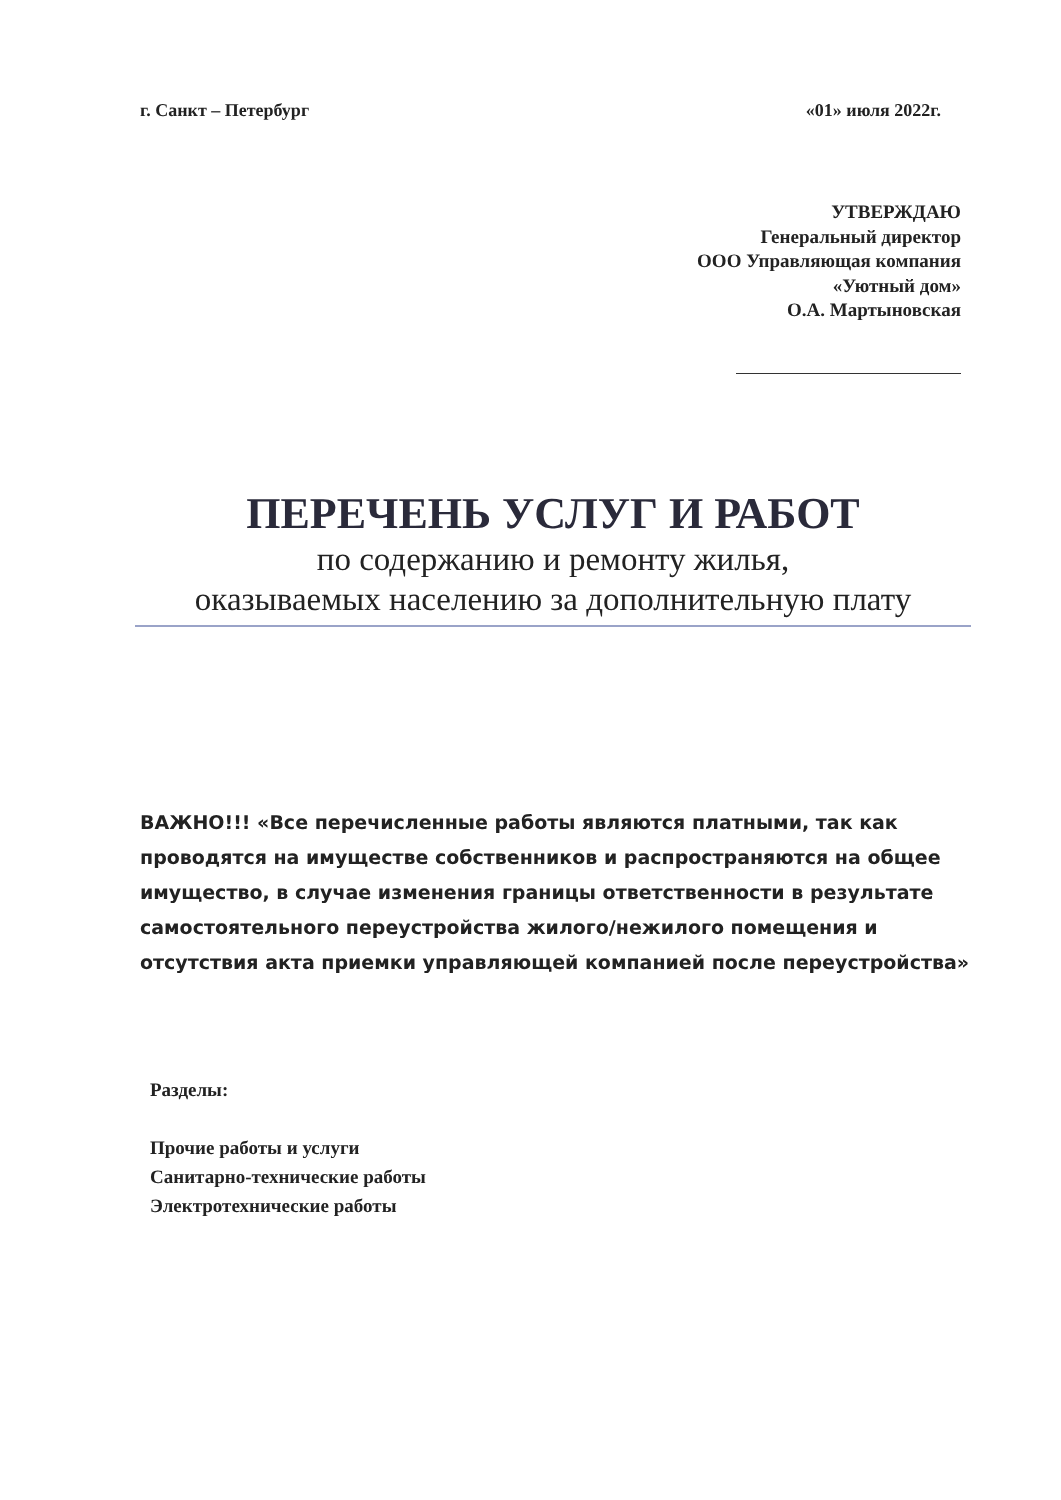г. Санкт – Петербург «01» июля 2022г.
УТВЕРЖДАЮ
Генеральный директор
ООО Управляющая компания
«Уютный дом»
О.А. Мартыновская
ПЕРЕЧЕНЬ УСЛУГ И РАБОТ
по содержанию и ремонту жилья,
оказываемых населению за дополнительную плату
ВАЖНО!!! «Все перечисленные работы являются платными, так как проводятся на имуществе собственников и распространяются на общее имущество, в случае изменения границы ответственности в результате самостоятельного переустройства жилого/нежилого помещения и отсутствия акта приемки управляющей компанией после переустройства»
Разделы:
Прочие работы и услуги
Санитарно-технические работы
Электротехнические работы